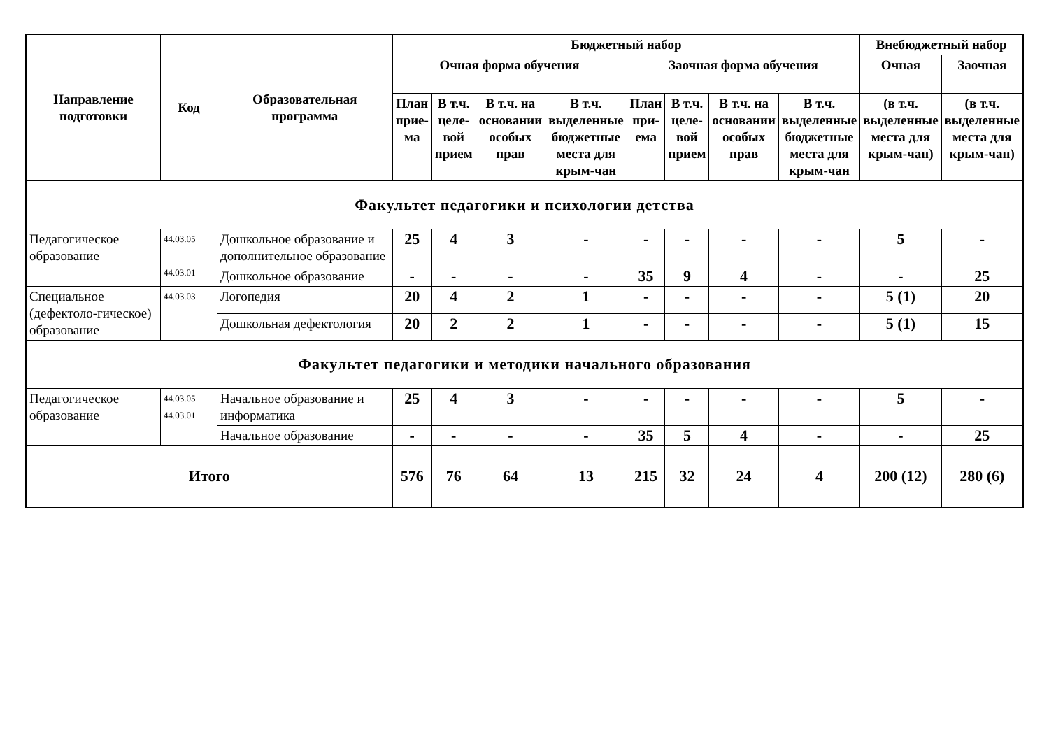| Направление подготовки | Код | Образовательная программа | Бюджетный набор | | | | | | | | Внебюджетный набор | |
| --- | --- | --- | --- | --- | --- | --- | --- | --- | --- | --- | --- | --- |
| | | | Очная форма обучения | | | | Заочная форма обучения | | | | Очная | Заочная |
| | | | План прие-ма | В т.ч. целе-вой прием | В т.ч. на основании особых прав | В т.ч. выделенные бюджетные места для крым-чан | План при-ема | В т.ч. целе-вой прием | В т.ч. на основании особых прав | В т.ч. выделенные бюджетные места для крым-чан | (в т.ч. выделенные места для крым-чан) | (в т.ч. выделенные места для крым-чан) |
| Факультет педагогики и психологии детства | | | | | | | | | | | | |
| Педагогическое образование | 44.03.05 44.03.01 | Дошкольное образование и дополнительное образование | 25 | 4 | 3 | - | - | - | - | - | 5 | - |
| | | Дошкольное образование | - | - | - | - | 35 | 9 | 4 | - | - | 25 |
| Специальное (дефектоло-гическое) образование | 44.03.03 | Логопедия | 20 | 4 | 2 | 1 | - | - | - | - | 5 (1) | 20 |
| | | Дошкольная дефектология | 20 | 2 | 2 | 1 | - | - | - | - | 5 (1) | 15 |
| Факультет педагогики и методики начального образования | | | | | | | | | | | | |
| Педагогическое образование | 44.03.05 44.03.01 | Начальное образование и информатика | 25 | 4 | 3 | - | - | - | - | - | 5 | - |
| | | Начальное образование | - | - | - | - | 35 | 5 | 4 | - | - | 25 |
| Итого | | | 576 | 76 | 64 | 13 | 215 | 32 | 24 | 4 | 200 (12) | 280 (6) |